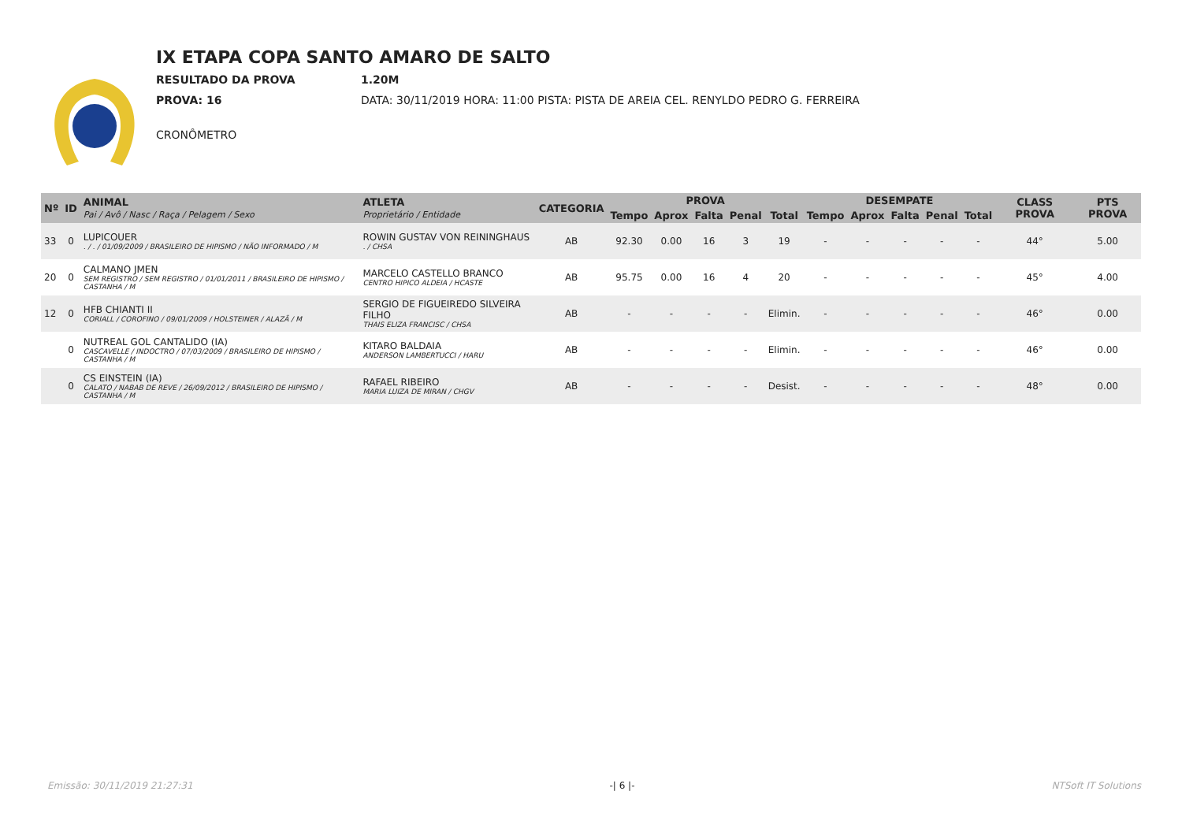IX ETAPA COPA SANTO AMARO DE SALTO
RESULTADO DA PROVA 1.20M
PROVA: 16 DATA: 30/11/2019 HORA: 11:00 PISTA: PISTA DE AREIA CEL. RENYLDO PEDRO G. FERREIRA
CRONÔMETRO
| Nº | ID | ANIMAL Pai / Avô / Nasc / Raça / Pelagem / Sexo | ATLETA Proprietário / Entidade | CATEGORIA | PROVA | | | | | DESEMPATE | | | | | CLASS PROVA | PTS PROVA |
| --- | --- | --- | --- | --- | --- | --- | --- | --- | --- | --- | --- | --- | --- | --- | --- | --- |
| | | | | | Tempo | Aprox | Falta | Penal | Total | Tempo | Aprox | Falta | Penal | Total | | |
| 33 | 0 | LUPICOUER . / . / 01/09/2009 / BRASILEIRO DE HIPISMO / NÃO INFORMADO / M | ROWIN GUSTAV VON REININGHAUS . / CHSA | AB | 92.30 | 0.00 | 16 | 3 | 19 | - | - | - | - | - | 44° | 5.00 |
| 20 | 0 | CALMANO JMEN SEM REGISTRO / SEM REGISTRO / 01/01/2011 / BRASILEIRO DE HIPISMO / CASTANHA / M | MARCELO CASTELLO BRANCO CENTRO HIPICO ALDEIA / HCASTE | AB | 95.75 | 0.00 | 16 | 4 | 20 | - | - | - | - | - | 45° | 4.00 |
| 12 | 0 | HFB CHIANTI II CORIALL / COROFINO / 09/01/2009 / HOLSTEINER / ALAZÃ / M | SERGIO DE FIGUEIREDO SILVEIRA FILHO THAIS ELIZA FRANCISC / CHSA | AB | - | - | - | - | Elimin. | - | - | - | - | - | 46° | 0.00 |
| | 0 | NUTREAL GOL CANTALIDO (IA) CASCAVELLE / INDOCTRO / 07/03/2009 / BRASILEIRO DE HIPISMO / CASTANHA / M | KITARO BALDAIA ANDERSON LAMBERTUCCI / HARU | AB | - | - | - | - | Elimin. | - | - | - | - | - | 46° | 0.00 |
| | 0 | CS EINSTEIN (IA) CALATO / NABAB DE REVE / 26/09/2012 / BRASILEIRO DE HIPISMO / CASTANHA / M | RAFAEL RIBEIRO MARIA LUIZA DE MIRAN / CHGV | AB | - | - | - | - | Desist. | - | - | - | - | - | 48° | 0.00 |
Emissão: 30/11/2019 21:27:31 -| 6 |- NTSoft IT Solutions